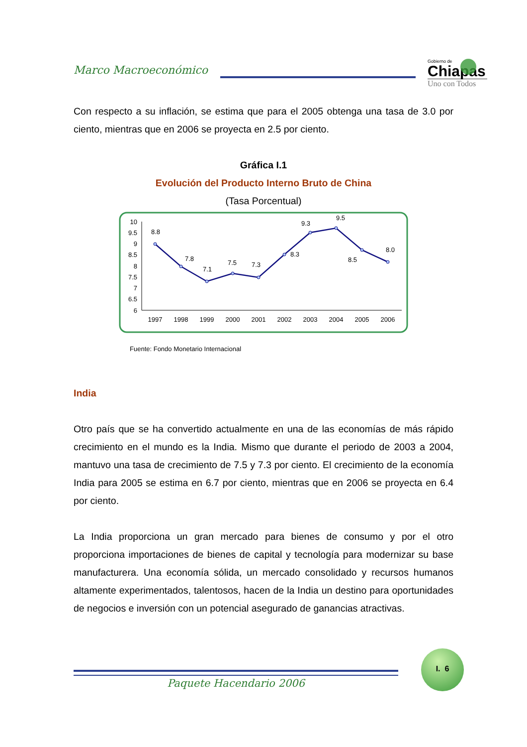Marco Macroeconómico
Gobierno de
Chiapas
Uno con Todos
Con respecto a su inflación, se estima que para el 2005 obtenga una tasa de 3.0 por ciento, mientras que en 2006 se proyecta en 2.5 por ciento.
Gráfica I.1
Evolución del Producto Interno Bruto de China
(Tasa Porcentual)
10
9.5
9
8.5
8
7.5
7
6.5
6
8.8
7.8
7.1
7.5
7.3
8.3
9.3
9.5
8.5
8.0
1997
1998
1999
2000
2001
2002
2003
2004
2005
2006
Fuente: Fondo Monetario Internacional
India
Otro país que se ha convertido actualmente en una de las economías de más rápido crecimiento en el mundo es la India. Mismo que durante el periodo de 2003 a 2004, mantuvo una tasa de crecimiento de 7.5 y 7.3 por ciento. El crecimiento de la economía India para 2005 se estima en 6.7 por ciento, mientras que en 2006 se proyecta en 6.4 por ciento.
La India proporciona un gran mercado para bienes de consumo y por el otro proporciona importaciones de bienes de capital y tecnología para modernizar su base manufacturera. Una economía sólida, un mercado consolidado y recursos humanos altamente experimentados, talentosos, hacen de la India un destino para oportunidades de negocios e inversión con un potencial asegurado de ganancias atractivas.
Paquete Hacendario 2006
I. 6